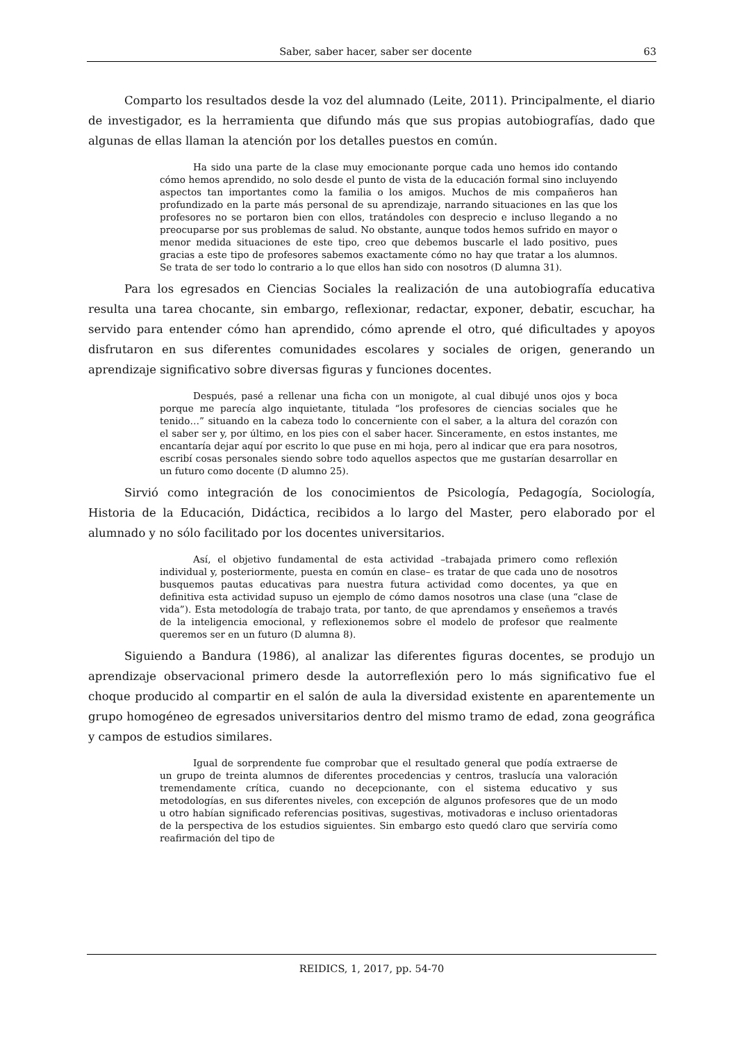Saber, saber hacer, saber ser docente 63
Comparto los resultados desde la voz del alumnado (Leite, 2011). Principalmente, el diario de investigador, es la herramienta que difundo más que sus propias autobiografías, dado que algunas de ellas llaman la atención por los detalles puestos en común.
Ha sido una parte de la clase muy emocionante porque cada uno hemos ido contando cómo hemos aprendido, no solo desde el punto de vista de la educación formal sino incluyendo aspectos tan importantes como la familia o los amigos. Muchos de mis compañeros han profundizado en la parte más personal de su aprendizaje, narrando situaciones en las que los profesores no se portaron bien con ellos, tratándoles con desprecio e incluso llegando a no preocuparse por sus problemas de salud. No obstante, aunque todos hemos sufrido en mayor o menor medida situaciones de este tipo, creo que debemos buscarle el lado positivo, pues gracias a este tipo de profesores sabemos exactamente cómo no hay que tratar a los alumnos. Se trata de ser todo lo contrario a lo que ellos han sido con nosotros (D alumna 31).
Para los egresados en Ciencias Sociales la realización de una autobiografía educativa resulta una tarea chocante, sin embargo, reflexionar, redactar, exponer, debatir, escuchar, ha servido para entender cómo han aprendido, cómo aprende el otro, qué dificultades y apoyos disfrutaron en sus diferentes comunidades escolares y sociales de origen, generando un aprendizaje significativo sobre diversas figuras y funciones docentes.
Después, pasé a rellenar una ficha con un monigote, al cual dibujé unos ojos y boca porque me parecía algo inquietante, titulada “los profesores de ciencias sociales que he tenido…” situando en la cabeza todo lo concerniente con el saber, a la altura del corazón con el saber ser y, por último, en los pies con el saber hacer. Sinceramente, en estos instantes, me encantaría dejar aquí por escrito lo que puse en mi hoja, pero al indicar que era para nosotros, escribí cosas personales siendo sobre todo aquellos aspectos que me gustarían desarrollar en un futuro como docente (D alumno 25).
Sirvió como integración de los conocimientos de Psicología, Pedagogía, Sociología, Historia de la Educación, Didáctica, recibidos a lo largo del Master, pero elaborado por el alumnado y no sólo facilitado por los docentes universitarios.
Así, el objetivo fundamental de esta actividad –trabajada primero como reflexión individual y, posteriormente, puesta en común en clase– es tratar de que cada uno de nosotros busquemos pautas educativas para nuestra futura actividad como docentes, ya que en definitiva esta actividad supuso un ejemplo de cómo damos nosotros una clase (una “clase de vida”). Esta metodología de trabajo trata, por tanto, de que aprendamos y enseñemos a través de la inteligencia emocional, y reflexionemos sobre el modelo de profesor que realmente queremos ser en un futuro (D alumna 8).
Siguiendo a Bandura (1986), al analizar las diferentes figuras docentes, se produjo un aprendizaje observacional primero desde la autorreflexión pero lo más significativo fue el choque producido al compartir en el salón de aula la diversidad existente en aparentemente un grupo homogéneo de egresados universitarios dentro del mismo tramo de edad, zona geográfica y campos de estudios similares.
Igual de sorprendente fue comprobar que el resultado general que podía extraerse de un grupo de treinta alumnos de diferentes procedencias y centros, traslucía una valoración tremendamente crítica, cuando no decepcionante, con el sistema educativo y sus metodologías, en sus diferentes niveles, con excepción de algunos profesores que de un modo u otro habían significado referencias positivas, sugestivas, motivadoras e incluso orientadoras de la perspectiva de los estudios siguientes. Sin embargo esto quedó claro que serviría como reafirmación del tipo de
REIDICS, 1, 2017, pp. 54-70